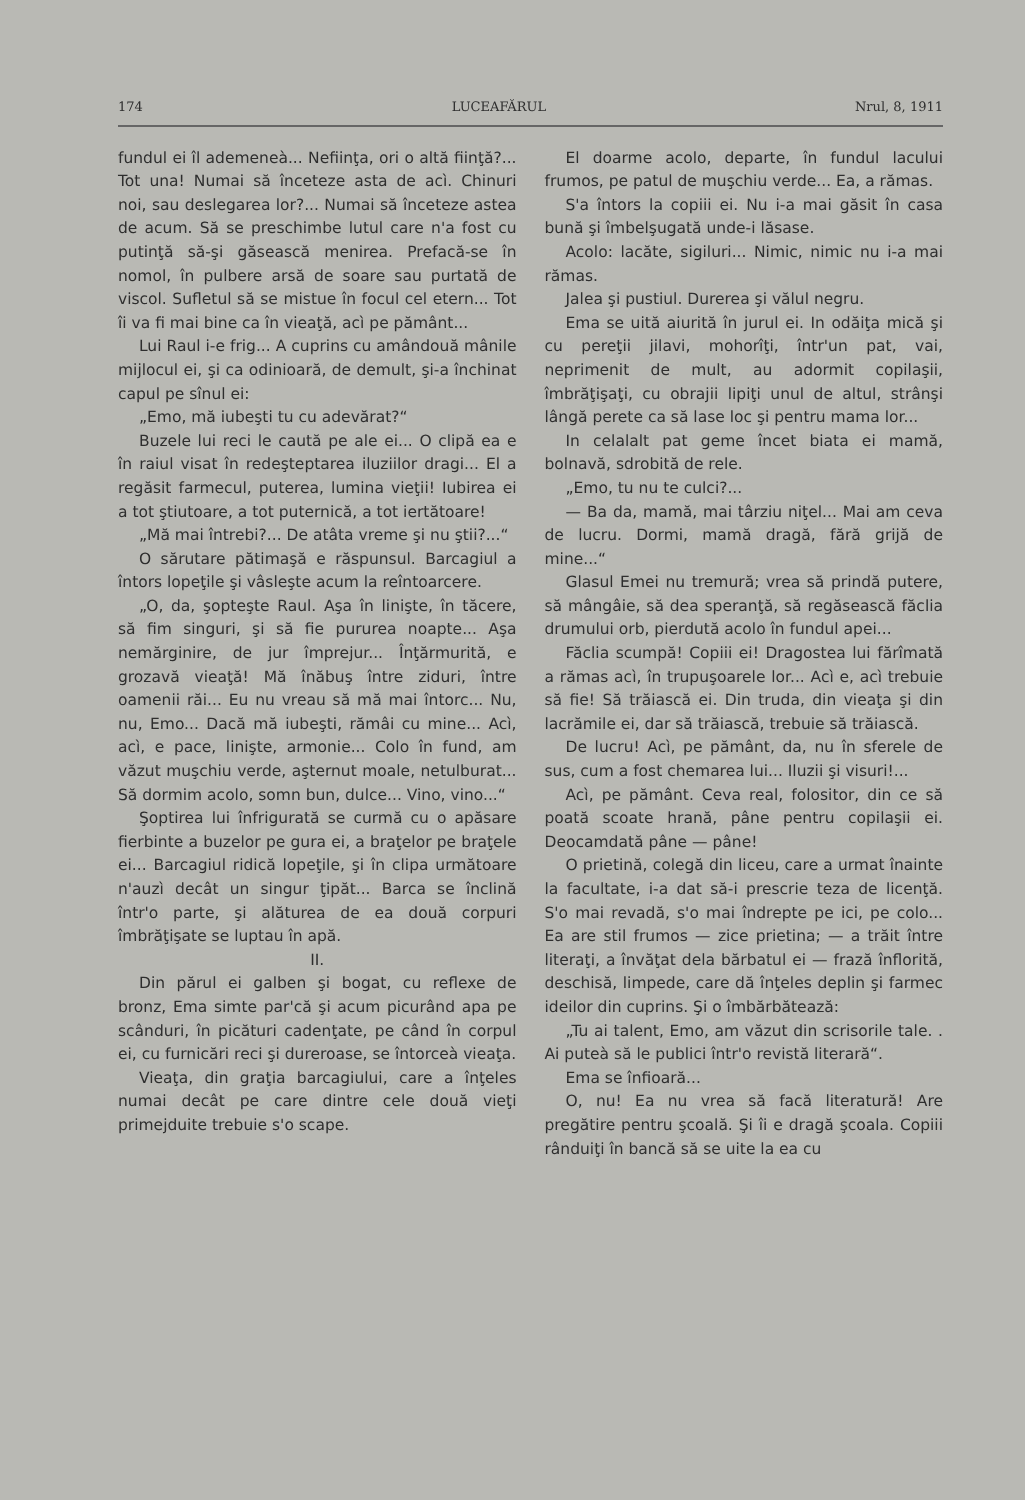174 LUCEAFĂRUL Nrul, 8, 1911
fundul ei îl ademeneà... Nefiinţa, ori o altă fiinţă?... Tot una! Numai să înceteze asta de acì. Chinuri noi, sau deslegarea lor?... Numai să înceteze astea de acum. Să se preschimbe lutul care n'a fost cu putinţă să-şi găsească menirea. Prefacă-se în nomol, în pulbere arsă de soare sau purtată de viscol. Sufletul să se mistue în focul cel etern... Tot îi va fi mai bine ca în vieaţă, acì pe pământ...
Lui Raul i-e frig... A cuprins cu amândouă mânile mijlocul ei, şi ca odinioară, de demult, şi-a închinat capul pe sînul ei:
„Emo, mă iubeşti tu cu adevărat?“
Buzele lui reci le caută pe ale ei... O clipă ea e în raiul visat în redeşteptarea iluziilor dragi... El a regăsit farmecul, puterea, lumina vieţii! Iubirea ei a tot ştiutoare, a tot puternică, a tot iertătoare!
„Mă mai întrebi?... De atâta vreme şi nu ştii?...“
O sărutare pătimaşă e răspunsul. Barcagiul a întors lopeţile şi vâsleşte acum la reîntoarcere.
„O, da, şopteşte Raul. Aşa în linişte, în tăcere, să fim singuri, şi să fie pururea noapte... Aşa nemărginire, de jur împrejur... Înţărmurită, e grozavă vieaţă! Mă înăbuş între ziduri, între oamenii răi... Eu nu vreau să mă mai întorc... Nu, nu, Emo... Dacă mă iubeşti, rămâi cu mine... Acì, acì, e pace, linişte, armonie... Colo în fund, am văzut muşchiu verde, aşternut moale, netulburat... Să dormim acolo, somn bun, dulce... Vino, vino...“
Şoptirea lui înfrigurată se curmă cu o apăsare fierbinte a buzelor pe gura ei, a braţelor pe braţele ei... Barcagiul ridică lopeţile, şi în clipa următoare n'auzì decât un singur ţipăt... Barca se înclină într'o parte, şi alăturea de ea două corpuri îmbrăţişate se luptau în apă.
II.
Din părul ei galben şi bogat, cu reflexe de bronz, Ema simte par'că şi acum picurând apa pe scânduri, în picături cadenţate, pe când în corpul ei, cu furnicări reci şi dureroase, se întorceà vieaţa.
Vieaţa, din graţia barcagiului, care a înţeles numai decât pe care dintre cele două vieţi primejduite trebuie s'o scape.
El doarme acolo, departe, în fundul lacului frumos, pe patul de muşchiu verde... Ea, a rămas.
S'a întors la copiii ei. Nu i-a mai găsit în casa bună şi îmbelşugată unde-i lăsase.
Acolo: lacăte, sigiluri... Nimic, nimic nu i-a mai rămas.
Jalea şi pustiul. Durerea şi vălul negru.
Ema se uită aiurită în jurul ei. In odăiţa mică şi cu pereţii jilavi, mohorîţi, într'un pat, vai, neprimenit de mult, au adormit copilaşii, îmbrăţişaţi, cu obrajii lipiţi unul de altul, strânşi lângă perete ca să lase loc şi pentru mama lor...
In celalalt pat geme încet biata ei mamă, bolnavă, sdrobită de rele.
„Emo, tu nu te culci?...
— Ba da, mamă, mai târziu niţel... Mai am ceva de lucru. Dormi, mamă dragă, fără grijă de mine...“
Glasul Emei nu tremură; vrea să prindă putere, să mângâie, să dea speranţă, să regăsească făclia drumului orb, pierdută acolo în fundul apei...
Făclia scumpă! Copiii ei! Dragostea lui fărîmată a rămas acì, în trupuşoarele lor... Acì e, acì trebuie să fie! Să trăiască ei. Din truda, din vieaţa şi din lacrămile ei, dar să trăiască, trebuie să trăiască.
De lucru! Acì, pe pământ, da, nu în sferele de sus, cum a fost chemarea lui... Iluzii şi visuri!...
Acì, pe pământ. Ceva real, folositor, din ce să poată scoate hrană, pâne pentru copilaşii ei. Deocamdată pâne — pâne!
O prietină, colegă din liceu, care a urmat înainte la facultate, i-a dat să-i prescrie teza de licenţă. S'o mai revadă, s'o mai îndrepte pe ici, pe colo... Ea are stil frumos — zice prietina; — a trăit între literaţi, a învăţat dela bărbatul ei — frază înflorită, deschisă, limpede, care dă înţeles deplin şi farmec ideilor din cuprins. Şi o îmbărbătează:
„Tu ai talent, Emo, am văzut din scrisorile tale. . Ai puteà să le publici într'o revistă literară“.
Ema se înfioară...
O, nu! Ea nu vrea să facă literatură! Are pregătire pentru şcoală. Şi îi e dragă şcoala. Copiii rânduiţi în bancă să se uite la ea cu